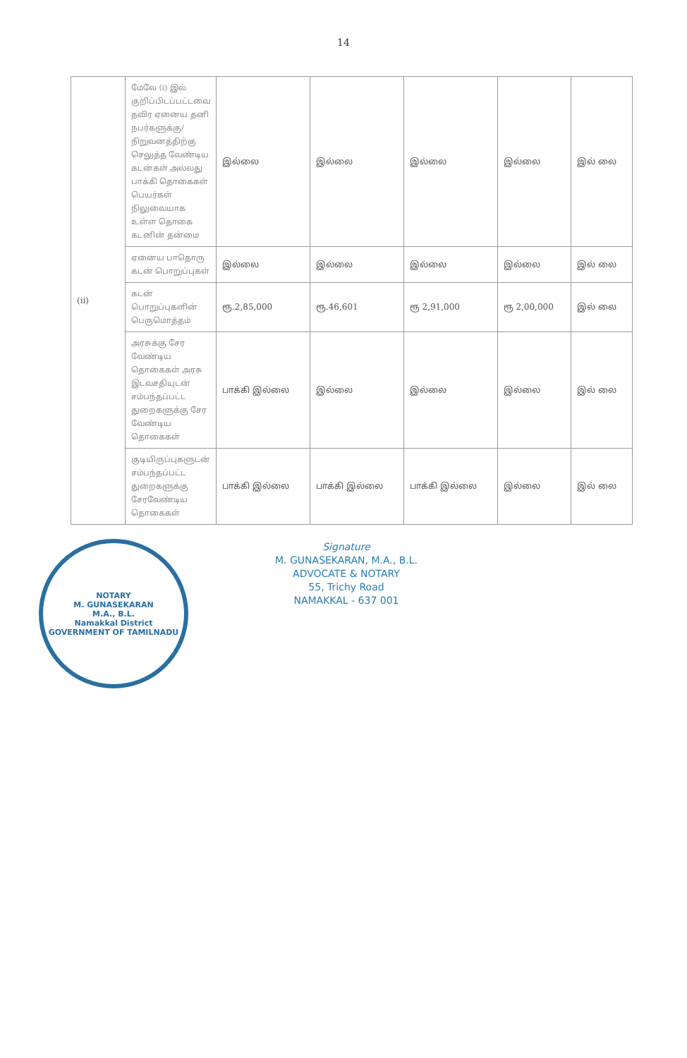14
| (ii) | மேலே (i) இல் குறிப்பிடப்பட்டவை தவிர ஏனைய தனி நபர்களுக்கு/ நிறுவனத்திற்கு செலுத்த வேண்டிய கடன்கள் அல்லது பாக்கி தொகைகள் பெயர்கள் நிலுவையாக உள்ள தொகை கடனின் தன்மை | இல்லை | இல்லை | இல்லை | இல்லை | இல் லை |
| | ஏனைய பாதொரு கடன் பொறுப்புகள் | இல்லை | இல்லை | இல்லை | இல்லை | இல் லை |
| | கடன் பொறுப்புகளின் பெருமொத்தம் | ரூ.2,85,000 | ரூ.46,601 | ரூ 2,91,000 | ரூ 2,00,000 | இல் லை |
| | அரசுக்கு சேர வேண்டிய தொகைகள் அரசு இடவசதியுடன் சம்பந்தப்பட்ட துறைகளுக்கு சேர வேண்டிய தொகைகள் | பாக்கி இல்லை | இல்லை | இல்லை | இல்லை | இல் லை |
| | குடியிருப்புகளுடன் சம்பந்தப்பட்ட துறைகளுக்கு சேரவேண்டிய தொகைகள் | பாக்கி இல்லை | பாக்கி இல்லை | பாக்கி இல்லை | இல்லை | இல் லை |
NOTARY
M. GUNASEKARAN
M.A., B.L.
Namakkal District
GOVERNMENT OF TAMILNADU
Signature
M. GUNASEKARAN, M.A., B.L.
ADVOCATE & NOTARY
55, Trichy Road
NAMAKKAL - 637 001